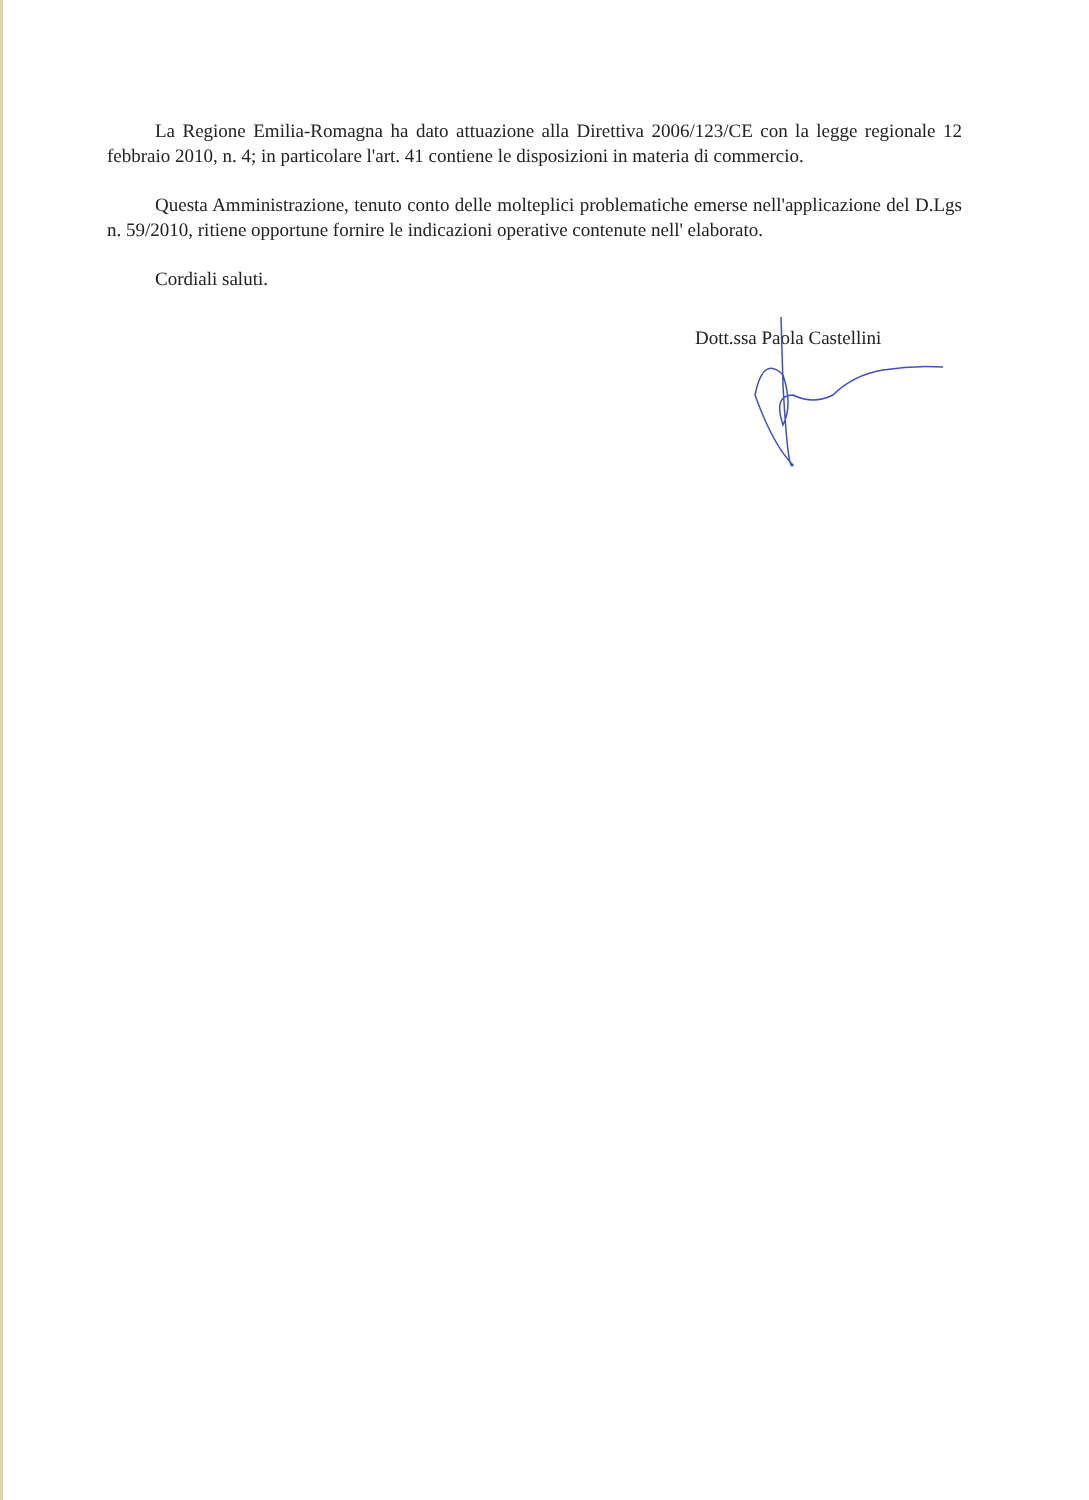La Regione Emilia-Romagna ha dato attuazione alla Direttiva 2006/123/CE con la legge regionale 12 febbraio 2010, n. 4; in particolare l'art. 41 contiene le disposizioni in materia di commercio.
Questa Amministrazione, tenuto conto delle molteplici problematiche emerse nell'applicazione del D.Lgs n. 59/2010, ritiene opportune fornire le indicazioni operative contenute nell' elaborato.
Cordiali saluti.
Dott.ssa Paola Castellini